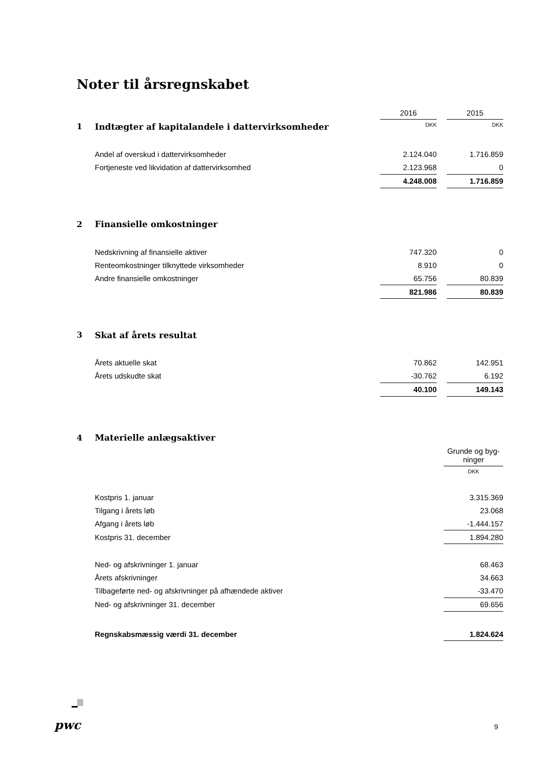Noter til årsregnskabet
| | | 2016 | | 2015 |
| 1 | Indtægter af kapitalandele i dattervirksomheder | DKK | | DKK |
| | Andel af overskud i dattervirksomheder | 2.124.040 | | 1.716.859 |
| | Fortjeneste ved likvidation af dattervirksomhed | 2.123.968 | | 0 |
| | | 4.248.008 | | 1.716.859 |
| 2 | Finansielle omkostninger | | | |
| | Nedskrivning af finansielle aktiver | 747.320 | | 0 |
| | Renteomkostninger tilknyttede virksomheder | 8.910 | | 0 |
| | Andre finansielle omkostninger | 65.756 | | 80.839 |
| | | 821.986 | | 80.839 |
| 3 | Skat af årets resultat | | | |
| | Årets aktuelle skat | 70.862 | | 142.951 |
| | Årets udskudte skat | -30.762 | | 6.192 |
| | | 40.100 | | 149.143 |
| 4 | Materielle anlægsaktiver | |
| | | Grunde og byg- ninger |
| | | DKK |
| | Kostpris 1. januar | 3.315.369 |
| | Tilgang i årets løb | 23.068 |
| | Afgang i årets løb | -1.444.157 |
| | Kostpris 31. december | 1.894.280 |
| | Ned- og afskrivninger 1. januar | 68.463 |
| | Årets afskrivninger | 34.663 |
| | Tilbageførte ned- og afskrivninger på afhændede aktiver | -33.470 |
| | Ned- og afskrivninger 31. december | 69.656 |
| | Regnskabsmæssig værdi 31. december | 1.824.624 |
pwc 9